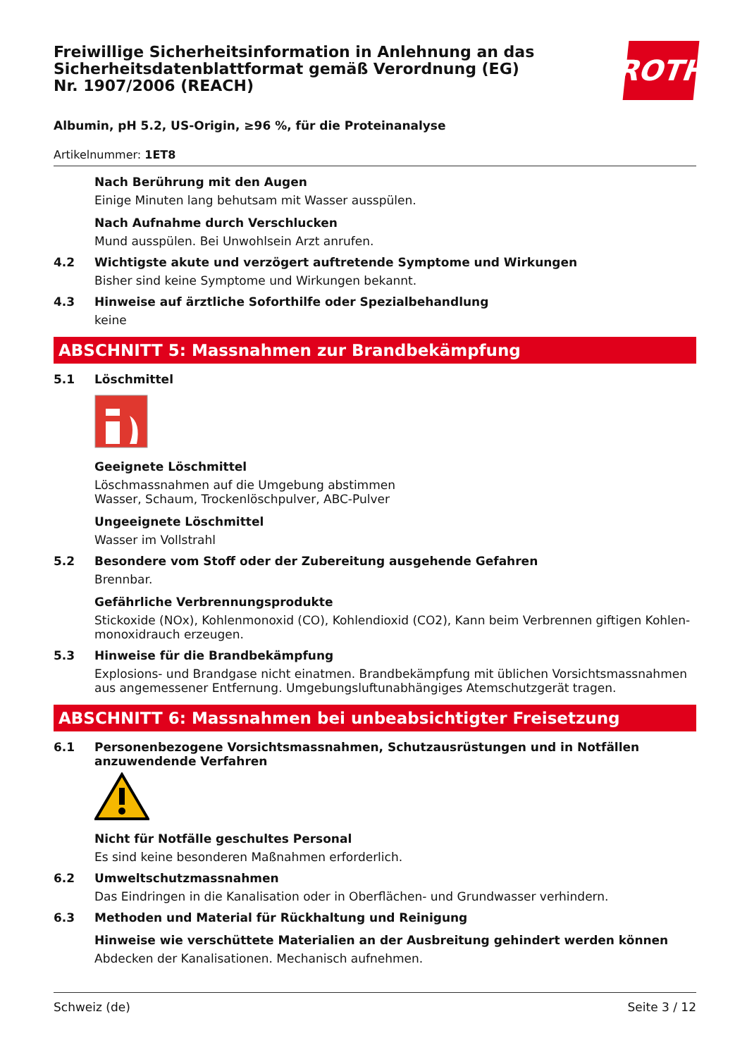Freiwillige Sicherheitsinformation in Anlehnung an das Sicherheitsdatenblattformat gemäß Verordnung (EG) Nr. 1907/2006 (REACH)
ROTH
Albumin, pH 5.2, US-Origin, ≥96 %, für die Proteinanalyse
Artikelnummer: 1ET8
Nach Berührung mit den Augen
Einige Minuten lang behutsam mit Wasser ausspülen.
Nach Aufnahme durch Verschlucken
Mund ausspülen. Bei Unwohlsein Arzt anrufen.
4.2 Wichtigste akute und verzögert auftretende Symptome und Wirkungen
Bisher sind keine Symptome und Wirkungen bekannt.
4.3 Hinweise auf ärztliche Soforthilfe oder Spezialbehandlung
keine
ABSCHNITT 5: Massnahmen zur Brandbekämpfung
5.1 Löschmittel
Geeignete Löschmittel
Löschmassnahmen auf die Umgebung abstimmen
Wasser, Schaum, Trockenlöschpulver, ABC-Pulver
Ungeeignete Löschmittel
Wasser im Vollstrahl
5.2 Besondere vom Stoff oder der Zubereitung ausgehende Gefahren
Brennbar.
Gefährliche Verbrennungsprodukte
Stickoxide (NOx), Kohlenmonoxid (CO), Kohlendioxid (CO2), Kann beim Verbrennen giftigen Kohlen-monoxidrauch erzeugen.
5.3 Hinweise für die Brandbekämpfung
Explosions- und Brandgase nicht einatmen. Brandbekämpfung mit üblichen Vorsichtsmassnahmen aus angemessener Entfernung. Umgebungsluftunabhängiges Atemschutzgerät tragen.
ABSCHNITT 6: Massnahmen bei unbeabsichtigter Freisetzung
6.1 Personenbezogene Vorsichtsmassnahmen, Schutzausrüstungen und in Notfällen anzuwendende Verfahren
Nicht für Notfälle geschultes Personal
Es sind keine besonderen Maßnahmen erforderlich.
6.2 Umweltschutzmassnahmen
Das Eindringen in die Kanalisation oder in Oberflächen- und Grundwasser verhindern.
6.3 Methoden und Material für Rückhaltung und Reinigung
Hinweise wie verschüttete Materialien an der Ausbreitung gehindert werden können
Abdecken der Kanalisationen. Mechanisch aufnehmen.
Schweiz (de) Seite 3 / 12